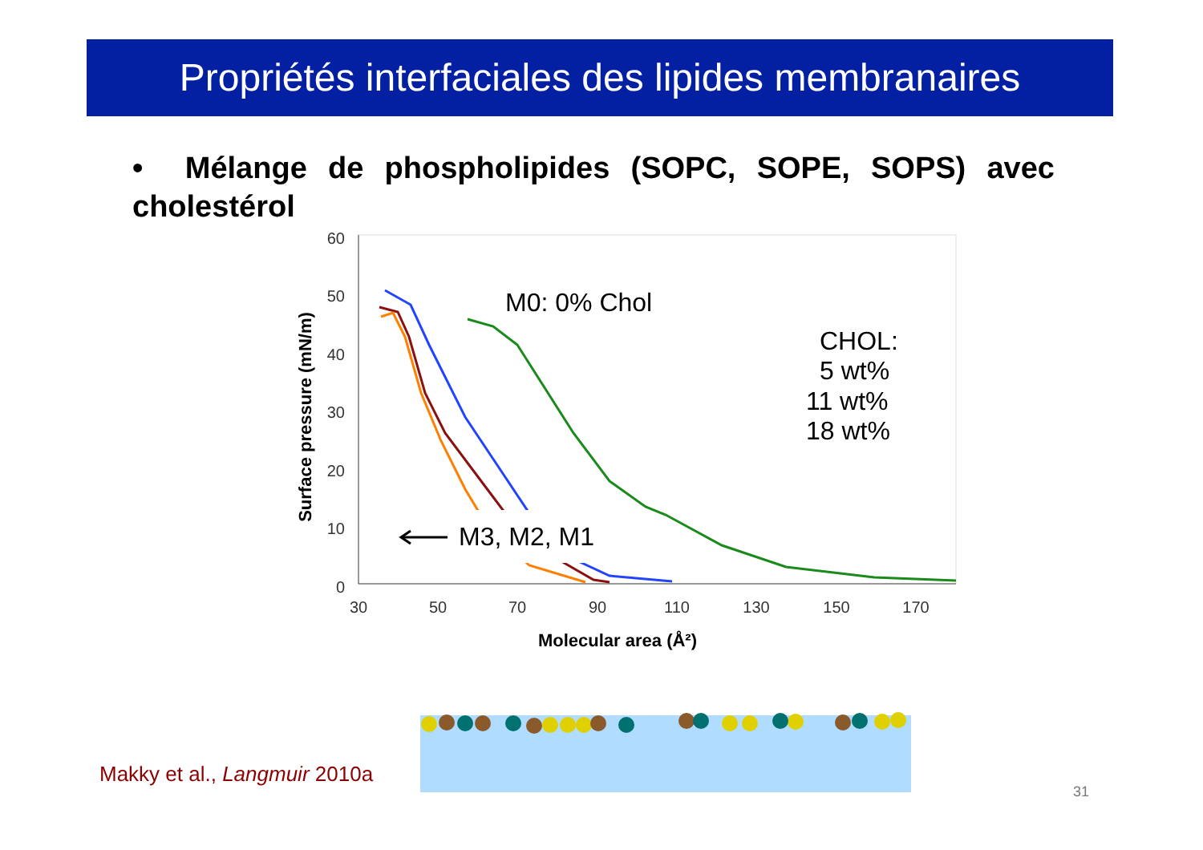Propriétés interfaciales des lipides membranaires
• Mélange de phospholipides (SOPC, SOPE, SOPS) avec cholestérol
60
50
40
30
20
10
0
30
50
70
90
110
130
150
170
Molecular area (Å²)
Surface pressure (mN/m)
M3, M2, M1
M0: 0% Chol
CHOL:
5 wt%
11 wt%
18 wt%
Makky et al., Langmuir 2010a
31